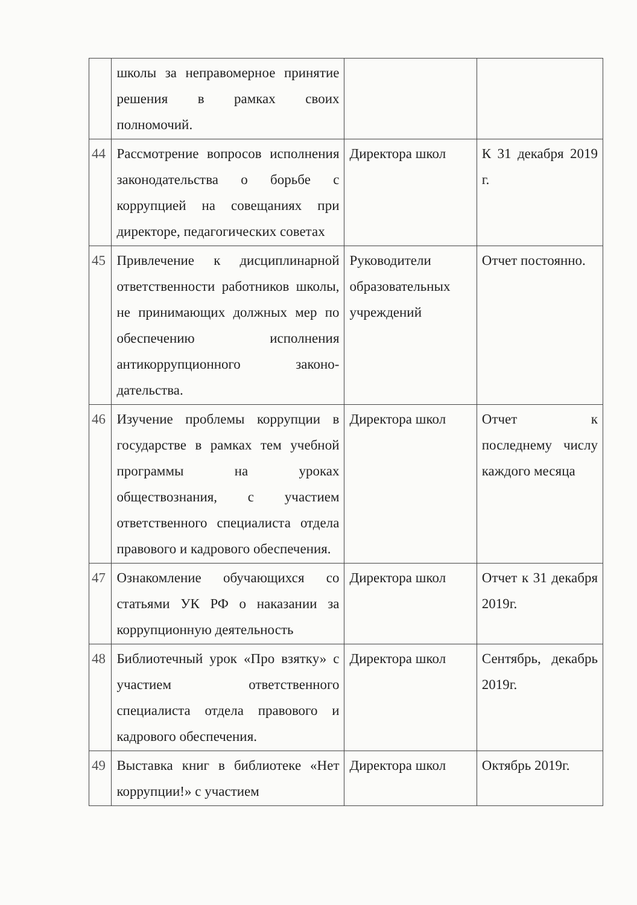| | школы за неправомерное принятие решения в рамках своих полномочий. | | |
| 44 | Рассмотрение вопросов исполнения законодательства о борьбе с коррупцией на совещаниях при директоре, педагогических советах | Директора школ | К 31 декабря 2019 г. |
| 45 | Привлечение к дисциплинарной ответственности работников школы, не принимающих должных мер по обеспечению исполнения антикоррупционного законо-дательства. | Руководители образовательных учреждений | Отчет постоянно. |
| 46 | Изучение проблемы коррупции в государстве в рамках тем учебной программы на уроках обществознания, с участием ответственного специалиста отдела правового и кадрового обеспечения. | Директора школ | Отчет к последнему числу каждого месяца |
| 47 | Ознакомление обучающихся со статьями УК РФ о наказании за коррупционную деятельность | Директора школ | Отчет к 31 декабря 2019г. |
| 48 | Библиотечный урок «Про взятку» с участием ответственного специалиста отдела правового и кадрового обеспечения. | Директора школ | Сентябрь, декабрь 2019г. |
| 49 | Выставка книг в библиотеке «Нет коррупции!» с участием | Директора школ | Октябрь 2019г. |